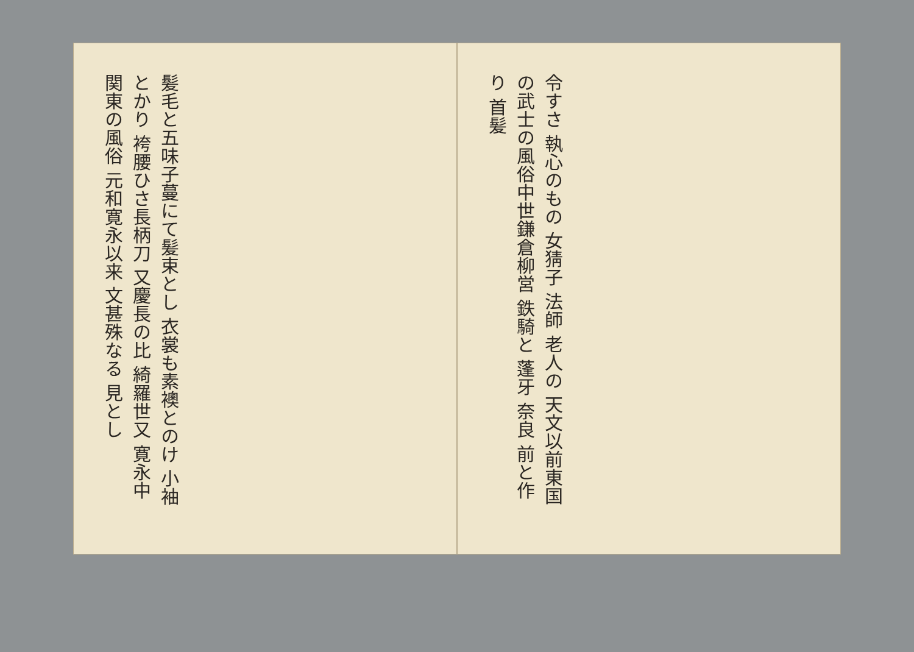髪毛と五味子蔓にて髪束とし 衣裳も素襖とのけ 小袖とかり 袴腰ひさ長柄刀 又慶長の比 綺羅世又 寛永中 関東の風俗 元和寛永以来 文甚殊なる 見とし
令すさ 執心のもの 女猜子 法師 老人の 天文以前東国の武士の風俗中世鎌倉柳営 鉄騎と 蓬牙 奈良 前と作り 首髪